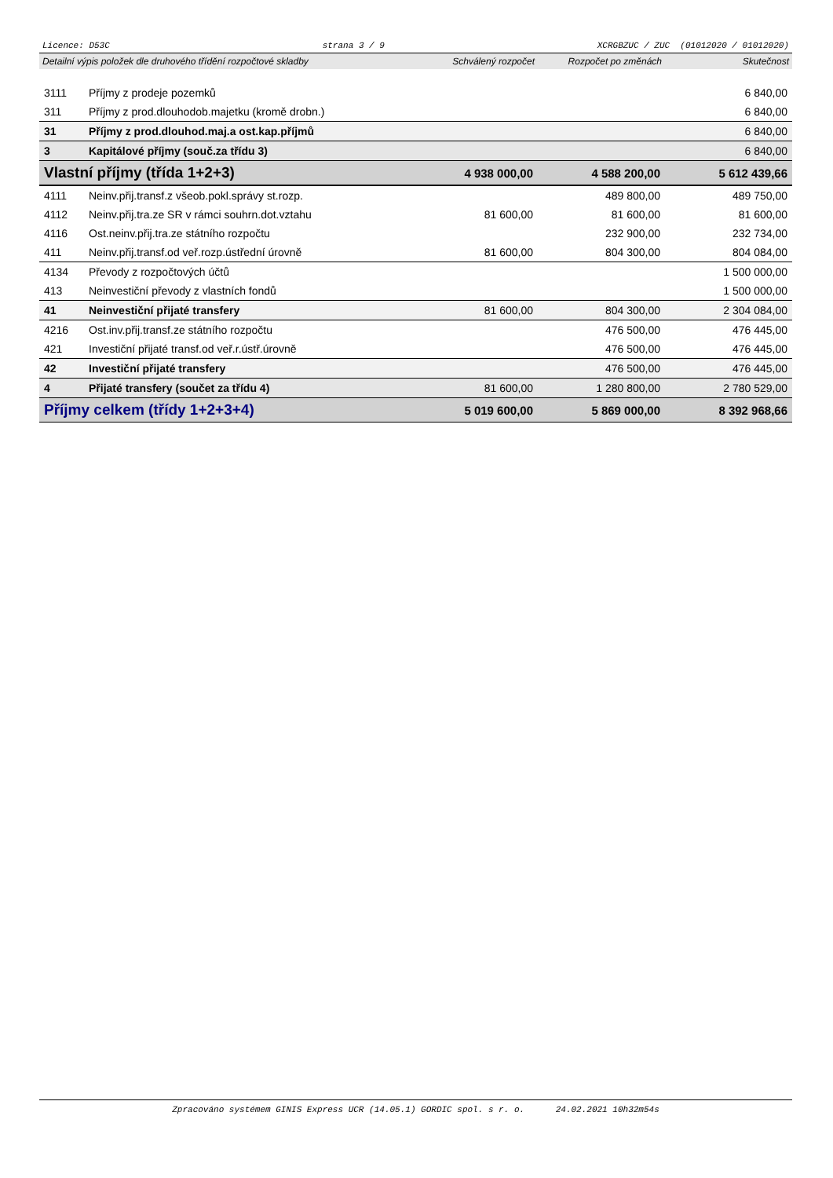Licence: D53C strana 3 / 9 XCRGBZUC / ZUC (01012020 / 01012020)
| Detailní výpis položek dle druhového třídění rozpočtové skladby | | Schválený rozpočet | Rozpočet po změnách | Skutečnost |
| --- | --- | --- | --- | --- |
| 3111 | Příjmy z prodeje pozemků | | | 6 840,00 |
| 311 | Příjmy z prod.dlouhodob.majetku (kromě drobn.) | | | 6 840,00 |
| 31 | Příjmy z prod.dlouhod.maj.a ost.kap.příjmů | | | 6 840,00 |
| 3 | Kapitálové příjmy (souč.za třídu 3) | | | 6 840,00 |
| Vlastní příjmy (třída 1+2+3) | | 4 938 000,00 | 4 588 200,00 | 5 612 439,66 |
| 4111 | Neinv.přij.transf.z všeob.pokl.správy st.rozp. | | 489 800,00 | 489 750,00 |
| 4112 | Neinv.přij.tra.ze SR v rámci souhrn.dot.vztahu | 81 600,00 | 81 600,00 | 81 600,00 |
| 4116 | Ost.neinv.přij.tra.ze státního rozpočtu | | 232 900,00 | 232 734,00 |
| 411 | Neinv.přij.transf.od veř.rozp.ústřední úrovně | 81 600,00 | 804 300,00 | 804 084,00 |
| 4134 | Převody z rozpočtových účtů | | | 1 500 000,00 |
| 413 | Neinvestiční převody z vlastních fondů | | | 1 500 000,00 |
| 41 | Neinvestiční přijaté transfery | 81 600,00 | 804 300,00 | 2 304 084,00 |
| 4216 | Ost.inv.přij.transf.ze státního rozpočtu | | 476 500,00 | 476 445,00 |
| 421 | Investiční přijaté transf.od veř.r.ústř.úrovně | | 476 500,00 | 476 445,00 |
| 42 | Investiční přijaté transfery | | 476 500,00 | 476 445,00 |
| 4 | Přijaté transfery (součet za třídu 4) | 81 600,00 | 1 280 800,00 | 2 780 529,00 |
| Příjmy celkem (třídy 1+2+3+4) | | 5 019 600,00 | 5 869 000,00 | 8 392 968,66 |
Zpracováno systémem GINIS Express UCR (14.05.1) GORDIC spol. s r. o. 24.02.2021 10h32m54s